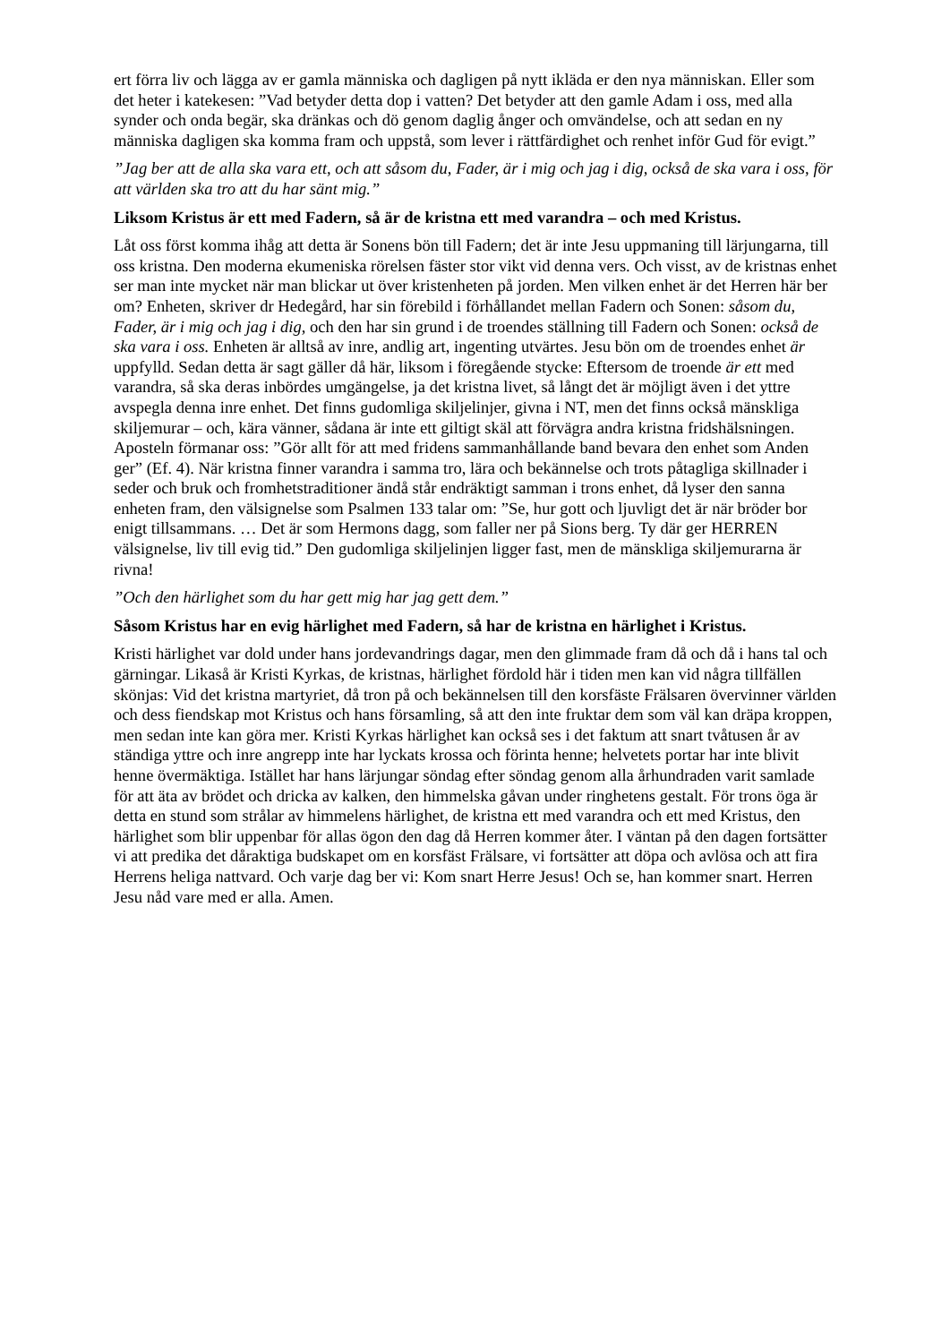ert förra liv och lägga av er gamla människa och dagligen på nytt ikläda er den nya människan. Eller som det heter i katekesen: ”Vad betyder detta dop i vatten? Det betyder att den gamle Adam i oss, med alla synder och onda begär, ska dränkas och dö genom daglig ånger och omvändelse, och att sedan en ny människa dagligen ska komma fram och uppstå, som lever i rättfärdighet och renhet inför Gud för evigt.”
”Jag ber att de alla ska vara ett, och att såsom du, Fader, är i mig och jag i dig, också de ska vara i oss, för att världen ska tro att du har sänt mig.”
Liksom Kristus är ett med Fadern, så är de kristna ett med varandra – och med Kristus.
Låt oss först komma ihåg att detta är Sonens bön till Fadern; det är inte Jesu uppmaning till lärjungarna, till oss kristna. Den moderna ekumeniska rörelsen fäster stor vikt vid denna vers. Och visst, av de kristnas enhet ser man inte mycket när man blickar ut över kristenheten på jorden. Men vilken enhet är det Herren här ber om? Enheten, skriver dr Hedegård, har sin förebild i förhållandet mellan Fadern och Sonen: såsom du, Fader, är i mig och jag i dig, och den har sin grund i de troendes ställning till Fadern och Sonen: också de ska vara i oss. Enheten är alltså av inre, andlig art, ingenting utvärtes. Jesu bön om de troendes enhet är uppfylld. Sedan detta är sagt gäller då här, liksom i föregående stycke: Eftersom de troende är ett med varandra, så ska deras inbördes umgängelse, ja det kristna livet, så långt det är möjligt även i det yttre avspegla denna inre enhet. Det finns gudomliga skiljelinjer, givna i NT, men det finns också mänskliga skiljemurar – och, kära vänner, sådana är inte ett giltigt skäl att förvägra andra kristna fridshälsningen. Aposteln förmanar oss: ”Gör allt för att med fridens sammanhållande band bevara den enhet som Anden ger” (Ef. 4). När kristna finner varandra i samma tro, lära och bekännelse och trots påtagliga skillnader i seder och bruk och fromhetstraditioner ändå står endräktigt samman i trons enhet, då lyser den sanna enheten fram, den välsignelse som Psalmen 133 talar om: ”Se, hur gott och ljuvligt det är när bröder bor enigt tillsammans. … Det är som Hermons dagg, som faller ner på Sions berg. Ty där ger HERREN välsignelse, liv till evig tid.” Den gudomliga skiljelinjen ligger fast, men de mänskliga skiljemurarna är rivna!
”Och den härlighet som du har gett mig har jag gett dem.”
Såsom Kristus har en evig härlighet med Fadern, så har de kristna en härlighet i Kristus.
Kristi härlighet var dold under hans jordevandrings dagar, men den glimmade fram då och då i hans tal och gärningar. Likaså är Kristi Kyrkas, de kristnas, härlighet fördold här i tiden men kan vid några tillfällen skönjas: Vid det kristna martyriet, då tron på och bekännelsen till den korsfäste Frälsaren övervinner världen och dess fiendskap mot Kristus och hans församling, så att den inte fruktar dem som väl kan dräpa kroppen, men sedan inte kan göra mer. Kristi Kyrkas härlighet kan också ses i det faktum att snart tvåtusen år av ständiga yttre och inre angrepp inte har lyckats krossa och förinta henne; helvetets portar har inte blivit henne övermäktiga. Istället har hans lärjungar söndag efter söndag genom alla århundraden varit samlade för att äta av brödet och dricka av kalken, den himmelska gåvan under ringhetens gestalt. För trons öga är detta en stund som strålar av himmelens härlighet, de kristna ett med varandra och ett med Kristus, den härlighet som blir uppenbar för allas ögon den dag då Herren kommer åter. I väntan på den dagen fortsätter vi att predika det dåraktiga budskapet om en korsfäst Frälsare, vi fortsätter att döpa och avlösa och att fira Herrens heliga nattvard. Och varje dag ber vi: Kom snart Herre Jesus! Och se, han kommer snart. Herren Jesu nåd vare med er alla. Amen.